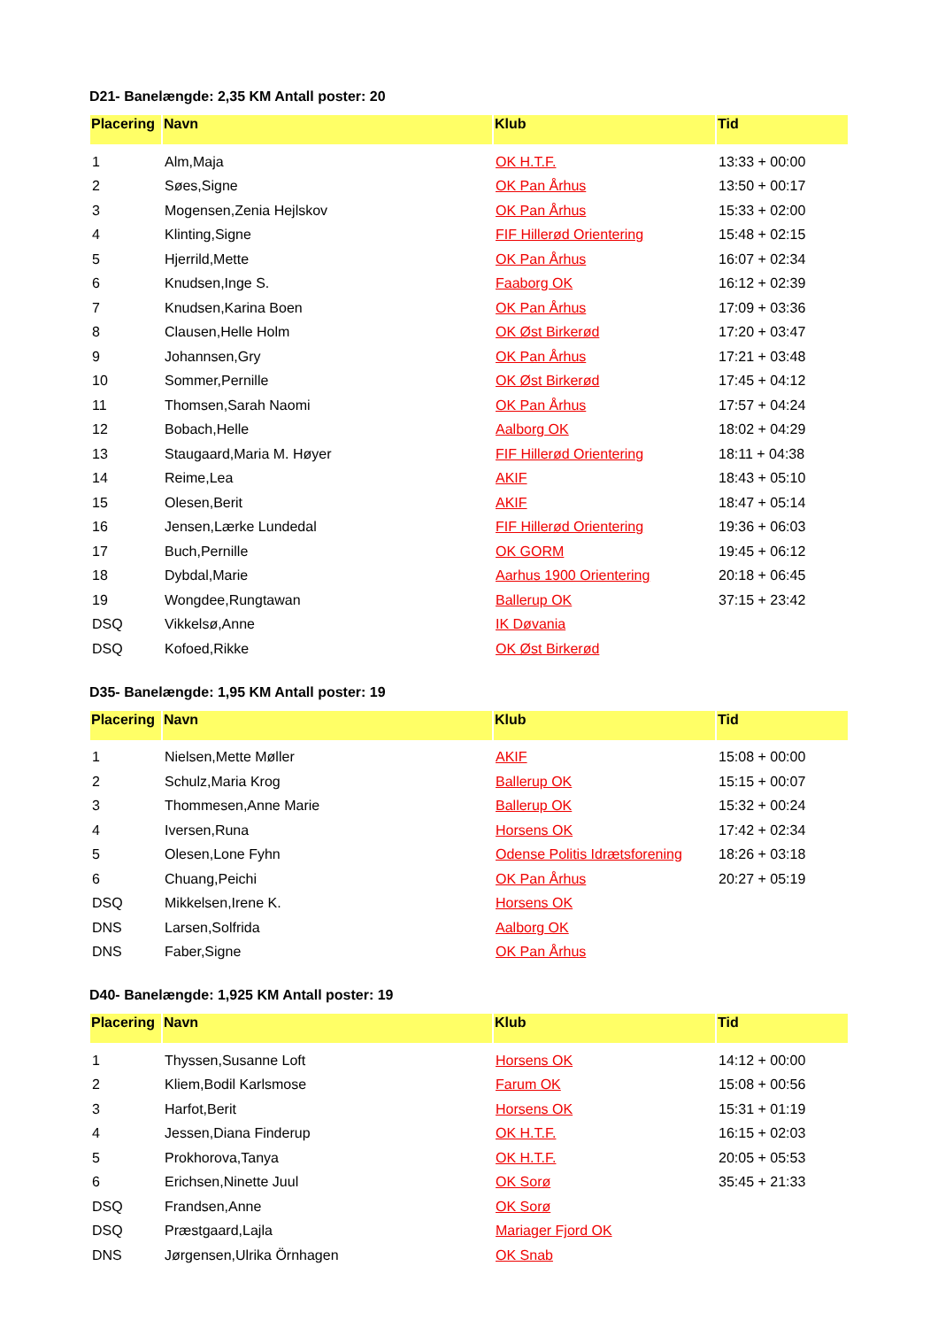D21- Banelængde: 2,35 KM Antall poster: 20
| Placering | Navn | Klub | Tid |
| --- | --- | --- | --- |
| 1 | Alm,Maja | OK H.T.F. | 13:33 + 00:00 |
| 2 | Søes,Signe | OK Pan Århus | 13:50 + 00:17 |
| 3 | Mogensen,Zenia Hejlskov | OK Pan Århus | 15:33 + 02:00 |
| 4 | Klinting,Signe | FIF Hillerød Orientering | 15:48 + 02:15 |
| 5 | Hjerrild,Mette | OK Pan Århus | 16:07 + 02:34 |
| 6 | Knudsen,Inge S. | Faaborg OK | 16:12 + 02:39 |
| 7 | Knudsen,Karina Boen | OK Pan Århus | 17:09 + 03:36 |
| 8 | Clausen,Helle Holm | OK Øst Birkerød | 17:20 + 03:47 |
| 9 | Johannsen,Gry | OK Pan Århus | 17:21 + 03:48 |
| 10 | Sommer,Pernille | OK Øst Birkerød | 17:45 + 04:12 |
| 11 | Thomsen,Sarah Naomi | OK Pan Århus | 17:57 + 04:24 |
| 12 | Bobach,Helle | Aalborg OK | 18:02 + 04:29 |
| 13 | Staugaard,Maria M. Høyer | FIF Hillerød Orientering | 18:11 + 04:38 |
| 14 | Reime,Lea | AKIF | 18:43 + 05:10 |
| 15 | Olesen,Berit | AKIF | 18:47 + 05:14 |
| 16 | Jensen,Lærke Lundedal | FIF Hillerød Orientering | 19:36 + 06:03 |
| 17 | Buch,Pernille | OK GORM | 19:45 + 06:12 |
| 18 | Dybdal,Marie | Aarhus 1900 Orientering | 20:18 + 06:45 |
| 19 | Wongdee,Rungtawan | Ballerup OK | 37:15 + 23:42 |
| DSQ | Vikkelsø,Anne | IK Døvania | |
| DSQ | Kofoed,Rikke | OK Øst Birkerød | |
D35- Banelængde: 1,95 KM Antall poster: 19
| Placering | Navn | Klub | Tid |
| --- | --- | --- | --- |
| 1 | Nielsen,Mette Møller | AKIF | 15:08 + 00:00 |
| 2 | Schulz,Maria Krog | Ballerup OK | 15:15 + 00:07 |
| 3 | Thommesen,Anne Marie | Ballerup OK | 15:32 + 00:24 |
| 4 | Iversen,Runa | Horsens OK | 17:42 + 02:34 |
| 5 | Olesen,Lone Fyhn | Odense Politis Idrætsforening | 18:26 + 03:18 |
| 6 | Chuang,Peichi | OK Pan Århus | 20:27 + 05:19 |
| DSQ | Mikkelsen,Irene K. | Horsens OK | |
| DNS | Larsen,Solfrida | Aalborg OK | |
| DNS | Faber,Signe | OK Pan Århus | |
D40- Banelængde: 1,925 KM Antall poster: 19
| Placering | Navn | Klub | Tid |
| --- | --- | --- | --- |
| 1 | Thyssen,Susanne Loft | Horsens OK | 14:12 + 00:00 |
| 2 | Kliem,Bodil Karlsmose | Farum OK | 15:08 + 00:56 |
| 3 | Harfot,Berit | Horsens OK | 15:31 + 01:19 |
| 4 | Jessen,Diana Finderup | OK H.T.F. | 16:15 + 02:03 |
| 5 | Prokhorova,Tanya | OK H.T.F. | 20:05 + 05:53 |
| 6 | Erichsen,Ninette Juul | OK Sorø | 35:45 + 21:33 |
| DSQ | Frandsen,Anne | OK Sorø | |
| DSQ | Præstgaard,Lajla | Mariager Fjord OK | |
| DNS | Jørgensen,Ulrika Örnhagen | OK Snab | |